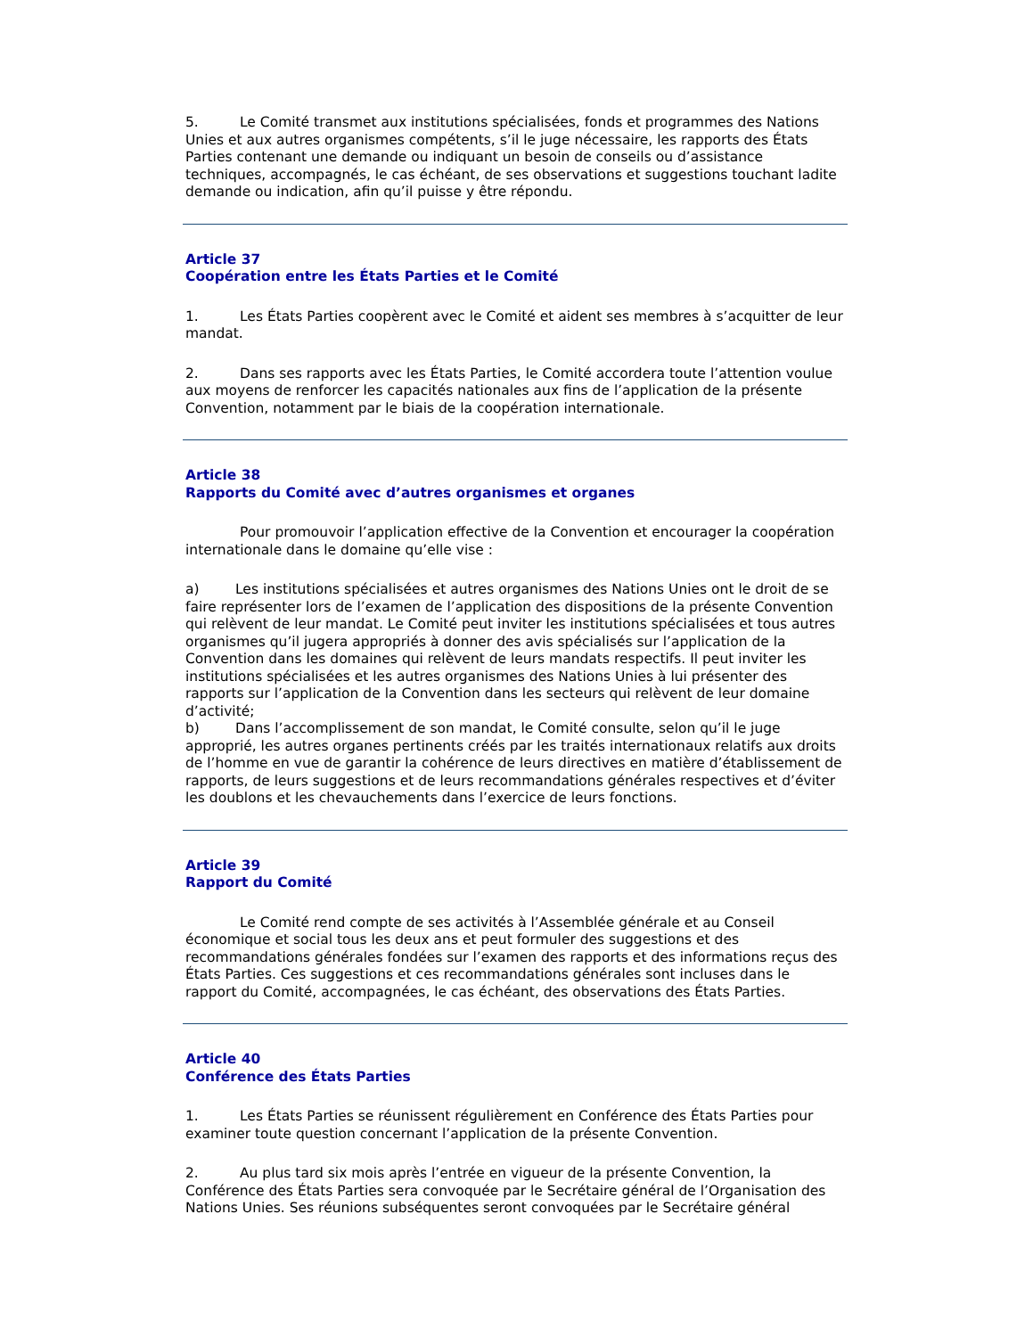5. Le Comité transmet aux institutions spécialisées, fonds et programmes des Nations Unies et aux autres organismes compétents, s’il le juge nécessaire, les rapports des États Parties contenant une demande ou indiquant un besoin de conseils ou d’assistance techniques, accompagnés, le cas échéant, de ses observations et suggestions touchant ladite demande ou indication, afin qu’il puisse y être répondu.
Article 37
Coopération entre les États Parties et le Comité
1. Les États Parties coopèrent avec le Comité et aident ses membres à s’acquitter de leur mandat.
2. Dans ses rapports avec les États Parties, le Comité accordera toute l’attention voulue aux moyens de renforcer les capacités nationales aux fins de l’application de la présente Convention, notamment par le biais de la coopération internationale.
Article 38
Rapports du Comité avec d’autres organismes et organes
Pour promouvoir l’application effective de la Convention et encourager la coopération internationale dans le domaine qu’elle vise :
a) Les institutions spécialisées et autres organismes des Nations Unies ont le droit de se faire représenter lors de l’examen de l’application des dispositions de la présente Convention qui relèvent de leur mandat. Le Comité peut inviter les institutions spécialisées et tous autres organismes qu’il jugera appropriés à donner des avis spécialisés sur l’application de la Convention dans les domaines qui relèvent de leurs mandats respectifs. Il peut inviter les institutions spécialisées et les autres organismes des Nations Unies à lui présenter des rapports sur l’application de la Convention dans les secteurs qui relèvent de leur domaine d’activité;
b) Dans l’accomplissement de son mandat, le Comité consulte, selon qu’il le juge approprié, les autres organes pertinents créés par les traités internationaux relatifs aux droits de l’homme en vue de garantir la cohérence de leurs directives en matière d’établissement de rapports, de leurs suggestions et de leurs recommandations générales respectives et d’éviter les doublons et les chevauchements dans l’exercice de leurs fonctions.
Article 39
Rapport du Comité
Le Comité rend compte de ses activités à l’Assemblée générale et au Conseil économique et social tous les deux ans et peut formuler des suggestions et des recommandations générales fondées sur l’examen des rapports et des informations reçus des États Parties. Ces suggestions et ces recommandations générales sont incluses dans le rapport du Comité, accompagnées, le cas échéant, des observations des États Parties.
Article 40
Conférence des États Parties
1. Les États Parties se réunissent régulièrement en Conférence des États Parties pour examiner toute question concernant l’application de la présente Convention.
2. Au plus tard six mois après l’entrée en vigueur de la présente Convention, la Conférence des États Parties sera convoquée par le Secrétaire général de l’Organisation des Nations Unies. Ses réunions subséquentes seront convoquées par le Secrétaire général